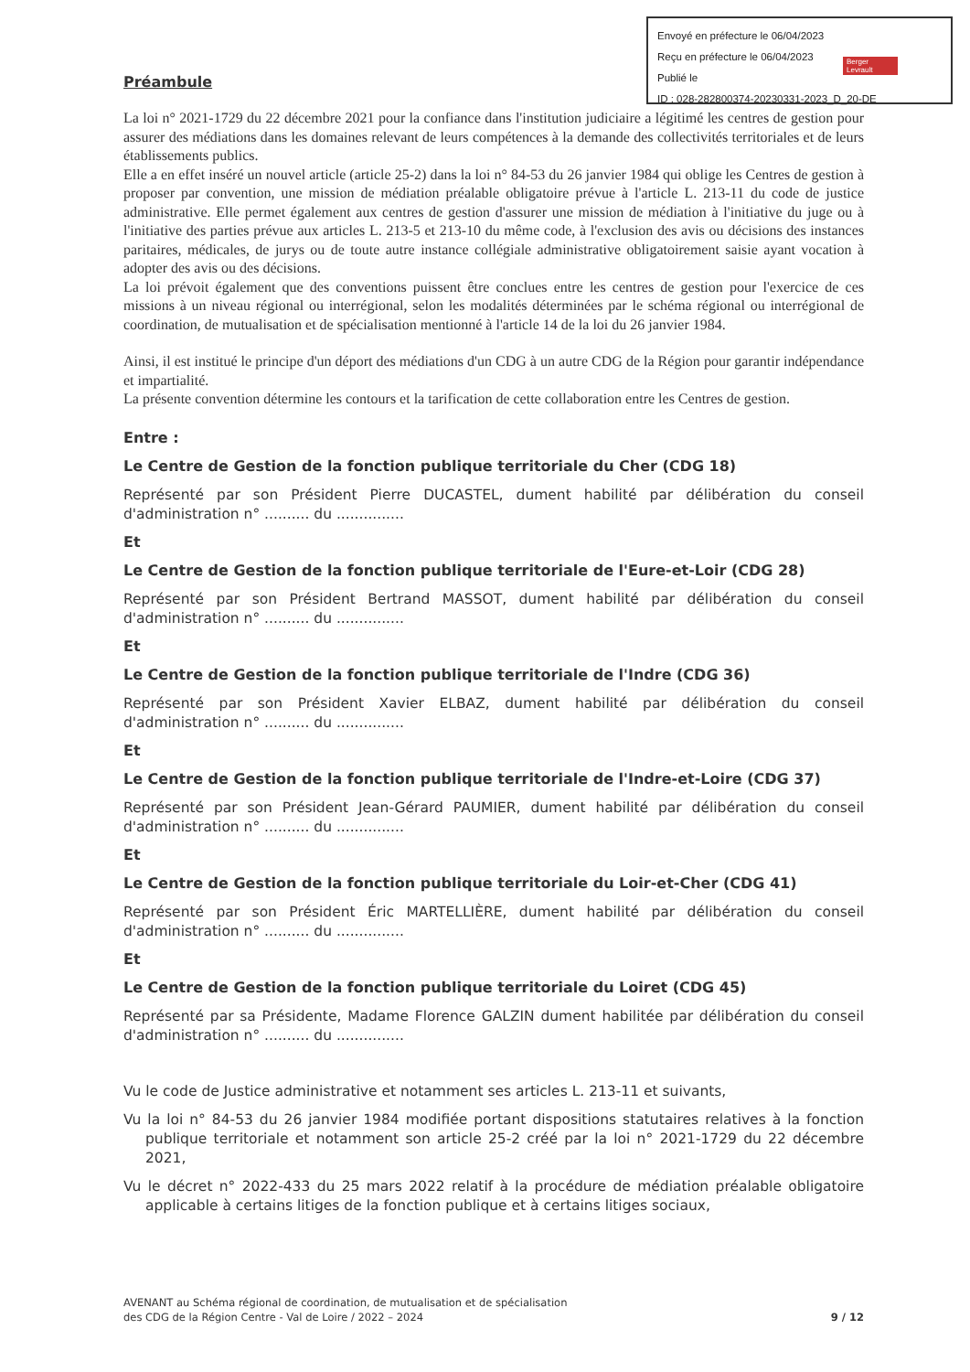Envoyé en préfecture le 06/04/2023
Reçu en préfecture le 06/04/2023
Publié le
ID : 028-282800374-20230331-2023_D_20-DE
Berger Levrault
Préambule
La loi n° 2021-1729 du 22 décembre 2021 pour la confiance dans l'institution judiciaire a légitimé les centres de gestion pour assurer des médiations dans les domaines relevant de leurs compétences à la demande des collectivités territoriales et de leurs établissements publics.
Elle a en effet inséré un nouvel article (article 25-2) dans la loi n° 84-53 du 26 janvier 1984 qui oblige les Centres de gestion à proposer par convention, une mission de médiation préalable obligatoire prévue à l'article L. 213-11 du code de justice administrative. Elle permet également aux centres de gestion d'assurer une mission de médiation à l'initiative du juge ou à l'initiative des parties prévue aux articles L. 213-5 et 213-10 du même code, à l'exclusion des avis ou décisions des instances paritaires, médicales, de jurys ou de toute autre instance collégiale administrative obligatoirement saisie ayant vocation à adopter des avis ou des décisions.
La loi prévoit également que des conventions puissent être conclues entre les centres de gestion pour l'exercice de ces missions à un niveau régional ou interrégional, selon les modalités déterminées par le schéma régional ou interrégional de coordination, de mutualisation et de spécialisation mentionné à l'article 14 de la loi du 26 janvier 1984.
Ainsi, il est institué le principe d'un déport des médiations d'un CDG à un autre CDG de la Région pour garantir indépendance et impartialité.
La présente convention détermine les contours et la tarification de cette collaboration entre les Centres de gestion.
Entre :
Le Centre de Gestion de la fonction publique territoriale du Cher (CDG 18)
Représenté par son Président Pierre DUCASTEL, dument habilité par délibération du conseil d'administration n° .......... du ...............
Et
Le Centre de Gestion de la fonction publique territoriale de l'Eure-et-Loir (CDG 28)
Représenté par son Président Bertrand MASSOT, dument habilité par délibération du conseil d'administration n° .......... du ...............
Et
Le Centre de Gestion de la fonction publique territoriale de l'Indre (CDG 36)
Représenté par son Président Xavier ELBAZ, dument habilité par délibération du conseil d'administration n° .......... du ...............
Et
Le Centre de Gestion de la fonction publique territoriale de l'Indre-et-Loire (CDG 37)
Représenté par son Président Jean-Gérard PAUMIER, dument habilité par délibération du conseil d'administration n° .......... du ...............
Et
Le Centre de Gestion de la fonction publique territoriale du Loir-et-Cher (CDG 41)
Représenté par son Président Éric MARTELLIÈRE, dument habilité par délibération du conseil d'administration n° .......... du ...............
Et
Le Centre de Gestion de la fonction publique territoriale du Loiret (CDG 45)
Représenté par sa Présidente, Madame Florence GALZIN dument habilitée par délibération du conseil d'administration n° .......... du ...............
Vu le code de Justice administrative et notamment ses articles L. 213-11 et suivants,
Vu la loi n° 84-53 du 26 janvier 1984 modifiée portant dispositions statutaires relatives à la fonction publique territoriale et notamment son article 25-2 créé par la loi n° 2021-1729 du 22 décembre 2021,
Vu le décret n° 2022-433 du 25 mars 2022 relatif à la procédure de médiation préalable obligatoire applicable à certains litiges de la fonction publique et à certains litiges sociaux,
AVENANT au Schéma régional de coordination, de mutualisation et de spécialisation
des CDG de la Région Centre - Val de Loire / 2022 – 2024
9 / 12